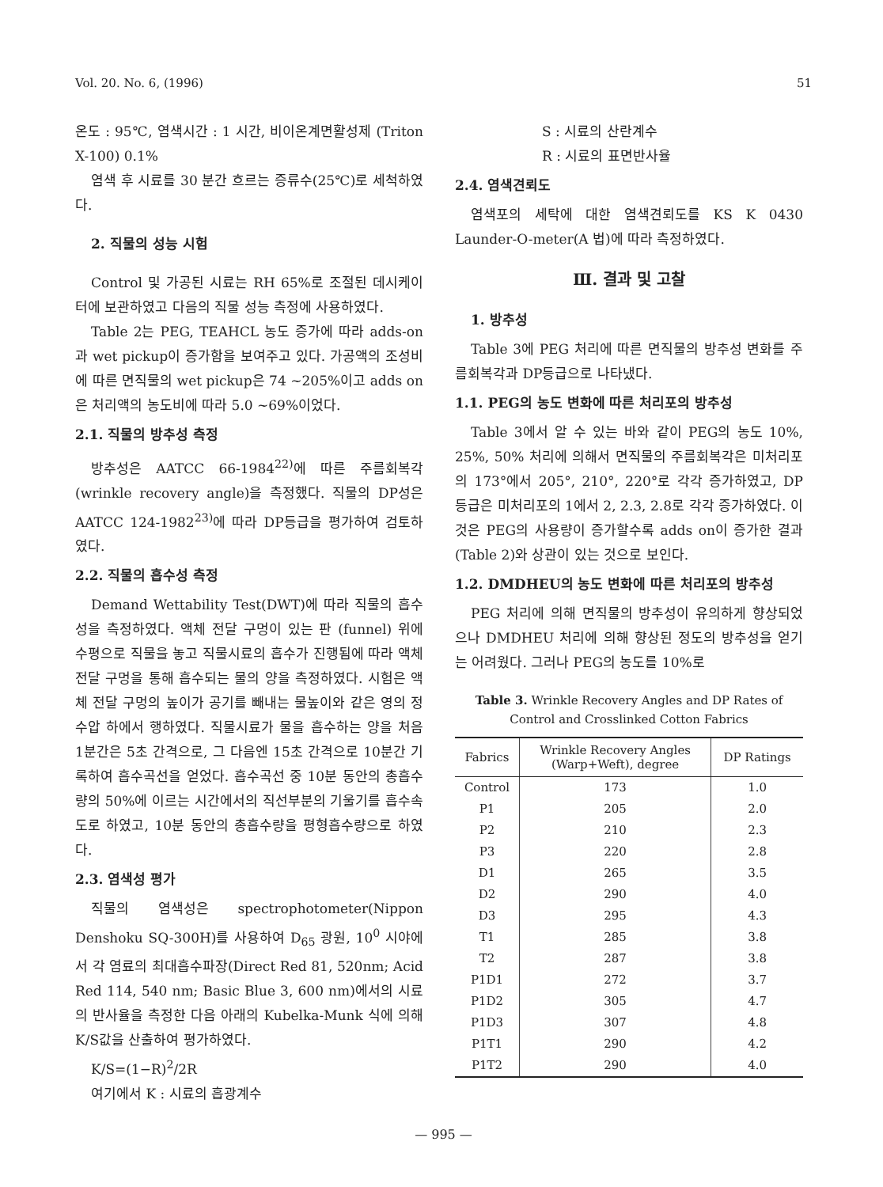Vol. 20. No. 6, (1996) 51
온도 : 95℃, 염색시간 : 1 시간, 비이온계면활성제 (Triton X-100) 0.1%
염색 후 시료를 30 분간 흐르는 증류수(25℃)로 세척하였다.
2. 직물의 성능 시험
Control 및 가공된 시료는 RH 65%로 조절된 데시케이터에 보관하였고 다음의 직물 성능 측정에 사용하였다.
Table 2는 PEG, TEAHCL 농도 증가에 따라 adds-on과 wet pickup이 증가함을 보여주고 있다. 가공액의 조성비에 따른 면직물의 wet pickup은 74 ~205%이고 adds on은 처리액의 농도비에 따라 5.0 ~69%이었다.
2.1. 직물의 방추성 측정
방추성은 AATCC 66-1984<sup>22)</sup>에 따른 주름회복각 (wrinkle recovery angle)을 측정했다. 직물의 DP성은 AATCC 124-1982<sup>23)</sup>에 따라 DP등급을 평가하여 검토하였다.
2.2. 직물의 흡수성 측정
Demand Wettability Test(DWT)에 따라 직물의 흡수성을 측정하였다. 액체 전달 구멍이 있는 판 (funnel) 위에 수평으로 직물을 놓고 직물시료의 흡수가 진행됨에 따라 액체 전달 구멍을 통해 흡수되는 물의 양을 측정하였다. 시험은 액체 전달 구멍의 높이가 공기를 빼내는 물높이와 같은 영의 정수압 하에서 행하였다. 직물시료가 물을 흡수하는 양을 처음 1분간은 5초 간격으로, 그 다음엔 15초 간격으로 10분간 기록하여 흡수곡선을 얻었다. 흡수곡선 중 10분 동안의 총흡수량의 50%에 이르는 시간에서의 직선부분의 기울기를 흡수속도로 하였고, 10분 동안의 총흡수량을 평형흡수량으로 하였다.
2.3. 염색성 평가
직물의 염색성은 spectrophotometer(Nippon Denshoku SQ-300H)를 사용하여 D<sub>65</sub> 광원, 10<sup>0</sup> 시야에서 각 염료의 최대흡수파장(Direct Red 81, 520nm; Acid Red 114, 540 nm; Basic Blue 3, 600 nm)에서의 시료의 반사율을 측정한 다음 아래의 Kubelka-Munk 식에 의해 K/S값을 산출하여 평가하였다.
K/S=(1−R)<sup>2</sup>/2R
여기에서 K : 시료의 흡광계수
S : 시료의 산란계수
R : 시료의 표면반사율
2.4. 염색견뢰도
염색포의 세탁에 대한 염색견뢰도를 KS K 0430 Launder-O-meter(A 법)에 따라 측정하였다.
Ⅲ. 결과 및 고찰
1. 방추성
Table 3에 PEG 처리에 따른 면직물의 방추성 변화를 주름회복각과 DP등급으로 나타냈다.
1.1. PEG의 농도 변화에 따른 처리포의 방추성
Table 3에서 알 수 있는 바와 같이 PEG의 농도 10%, 25%, 50% 처리에 의해서 면직물의 주름회복각은 미처리포의 173°에서 205°, 210°, 220°로 각각 증가하였고, DP 등급은 미처리포의 1에서 2, 2.3, 2.8로 각각 증가하였다. 이것은 PEG의 사용량이 증가할수록 adds on이 증가한 결과(Table 2)와 상관이 있는 것으로 보인다.
1.2. DMDHEU의 농도 변화에 따른 처리포의 방추성
PEG 처리에 의해 면직물의 방추성이 유의하게 향상되었으나 DMDHEU 처리에 의해 향상된 정도의 방추성을 얻기는 어려웠다. 그러나 PEG의 농도를 10%로
Table 3. Wrinkle Recovery Angles and DP Rates of Control and Crosslinked Cotton Fabrics
| Fabrics | Wrinkle Recovery Angles (Warp+Weft), degree | DP Ratings |
| --- | --- | --- |
| Control | 173 | 1.0 |
| P1 | 205 | 2.0 |
| P2 | 210 | 2.3 |
| P3 | 220 | 2.8 |
| D1 | 265 | 3.5 |
| D2 | 290 | 4.0 |
| D3 | 295 | 4.3 |
| T1 | 285 | 3.8 |
| T2 | 287 | 3.8 |
| P1D1 | 272 | 3.7 |
| P1D2 | 305 | 4.7 |
| P1D3 | 307 | 4.8 |
| P1T1 | 290 | 4.2 |
| P1T2 | 290 | 4.0 |
— 995 —